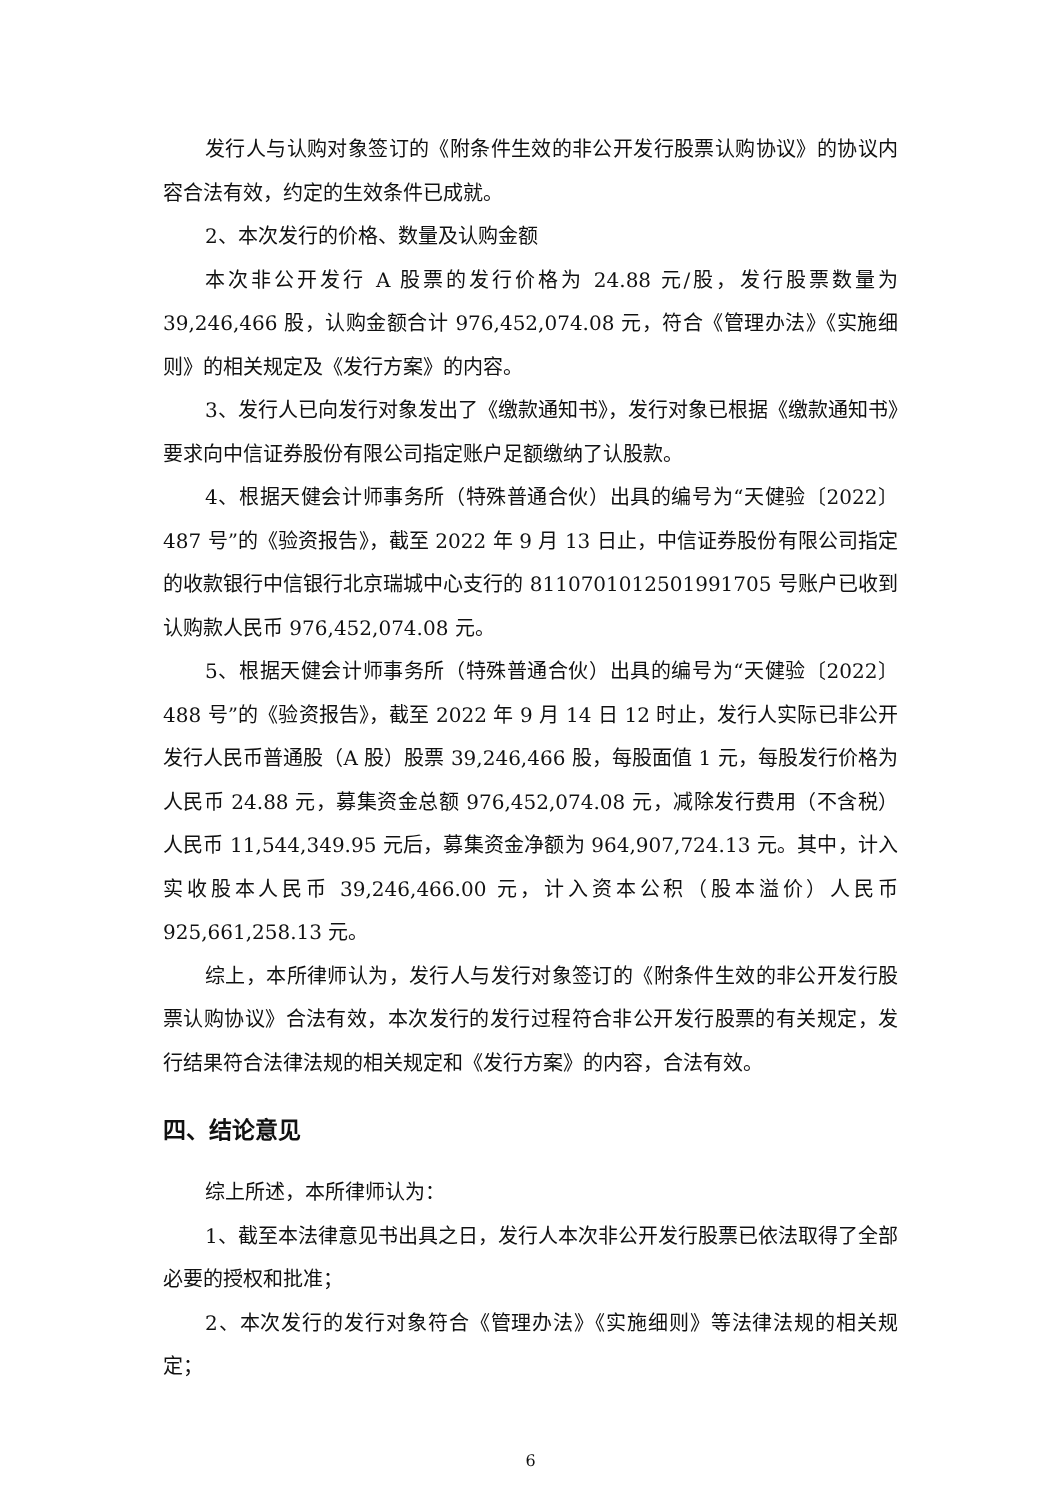发行人与认购对象签订的《附条件生效的非公开发行股票认购协议》的协议内容合法有效，约定的生效条件已成就。
2、本次发行的价格、数量及认购金额
本次非公开发行 A 股票的发行价格为 24.88 元/股，发行股票数量为 39,246,466 股，认购金额合计 976,452,074.08 元，符合《管理办法》《实施细则》的相关规定及《发行方案》的内容。
3、发行人已向发行对象发出了《缴款通知书》，发行对象已根据《缴款通知书》要求向中信证券股份有限公司指定账户足额缴纳了认股款。
4、根据天健会计师事务所（特殊普通合伙）出具的编号为“天健验〔2022〕487 号”的《验资报告》，截至 2022 年 9 月 13 日止，中信证券股份有限公司指定的收款银行中信银行北京瑞城中心支行的 8110701012501991705 号账户已收到认购款人民币 976,452,074.08 元。
5、根据天健会计师事务所（特殊普通合伙）出具的编号为“天健验〔2022〕488 号”的《验资报告》，截至 2022 年 9 月 14 日 12 时止，发行人实际已非公开发行人民币普通股（A 股）股票 39,246,466 股，每股面值 1 元，每股发行价格为人民币 24.88 元，募集资金总额 976,452,074.08 元，减除发行费用（不含税）人民币 11,544,349.95 元后，募集资金净额为 964,907,724.13 元。其中，计入实收股本人民币 39,246,466.00 元，计入资本公积（股本溢价）人民币 925,661,258.13 元。
综上，本所律师认为，发行人与发行对象签订的《附条件生效的非公开发行股票认购协议》合法有效，本次发行的发行过程符合非公开发行股票的有关规定，发行结果符合法律法规的相关规定和《发行方案》的内容，合法有效。
四、结论意见
综上所述，本所律师认为：
1、截至本法律意见书出具之日，发行人本次非公开发行股票已依法取得了全部必要的授权和批准；
2、本次发行的发行对象符合《管理办法》《实施细则》等法律法规的相关规定；
6